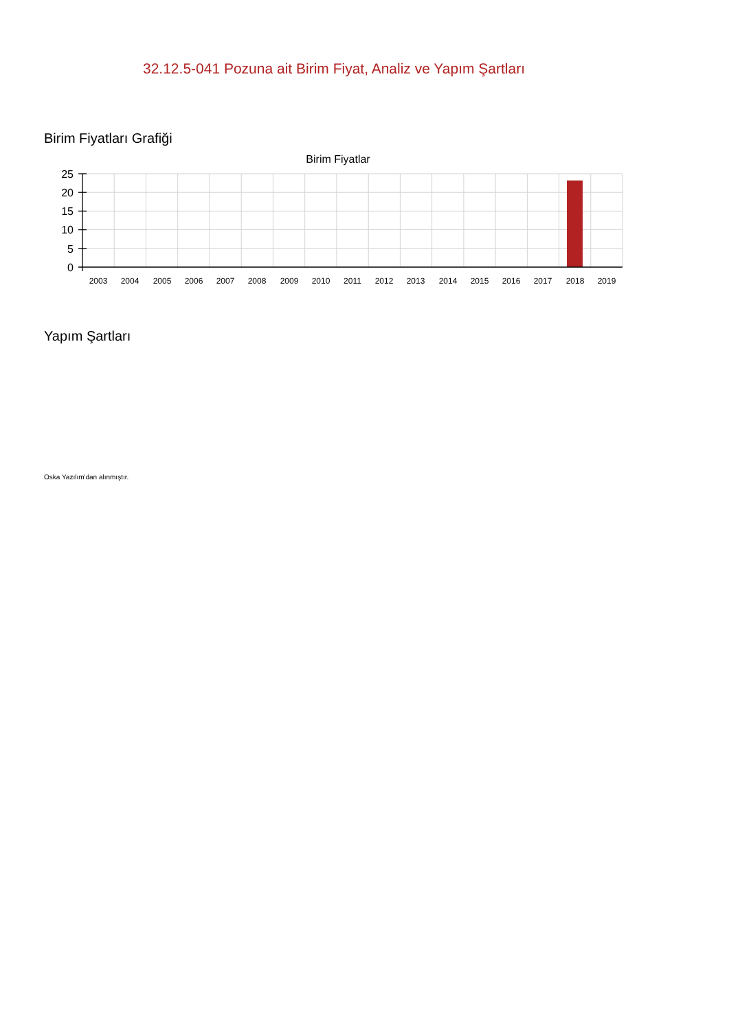32.12.5-041 Pozuna ait Birim Fiyat, Analiz ve Yapım Şartları
Birim Fiyatları Grafiği
Birim Fiyatlar
25
20
15
10
5
0
2003
2004
2005
2006
2007
2008
2009
2010
2011
2012
2013
2014
2015
2016
2017
2018
2019
Yapım Şartları
Oska Yazılım'dan alınmıştır.